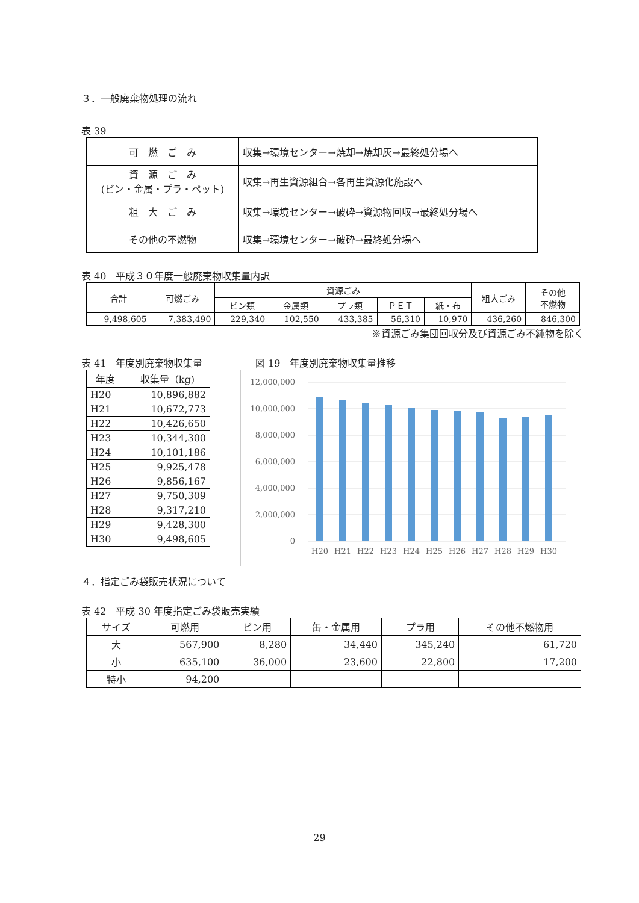３．一般廃棄物処理の流れ
表 39
| 可 燃 ご み | 収集→環境センター→焼却→焼却灰→最終処分場へ |
| 資 源 ご み (ビン・金属・プラ・ペット) | 収集→再生資源組合→各再生資源化施設へ |
| 粗 大 ご み | 収集→環境センター→破砕→資源物回収→最終処分場へ |
| その他の不燃物 | 収集→環境センター→破砕→最終処分場へ |
表 40　平成３０年度一般廃棄物収集量内訳
| 合計 | 可燃ごみ | 資源ごみ | | | | | 粗大ごみ | その他 不燃物 |
| --- | --- | --- | --- | --- | --- | --- | --- | --- |
| | | ビン類 | 金属類 | プラ類 | ＰＥＴ | 紙・布 | | |
| 9,498,605 | 7,383,490 | 229,340 | 102,550 | 433,385 | 56,310 | 10,970 | 436,260 | 846,300 |
※資源ごみ集団回収分及び資源ごみ不純物を除く
表 41　年度別廃棄物収集量
| 年度 | 収集量（kg) |
| --- | --- |
| H20 | 10,896,882 |
| H21 | 10,672,773 |
| H22 | 10,426,650 |
| H23 | 10,344,300 |
| H24 | 10,101,186 |
| H25 | 9,925,478 |
| H26 | 9,856,167 |
| H27 | 9,750,309 |
| H28 | 9,317,210 |
| H29 | 9,428,300 |
| H30 | 9,498,605 |
図 19　年度別廃棄物収集量推移
12,000,000
10,000,000
8,000,000
6,000,000
4,000,000
2,000,000
0
H20
H21
H22
H23
H24
H25
H26
H27
H28
H29
H30
４．指定ごみ袋販売状況について
表 42　平成 30 年度指定ごみ袋販売実績
| サイズ | 可燃用 | ビン用 | 缶・金属用 | プラ用 | その他不燃物用 |
| --- | --- | --- | --- | --- | --- |
| 大 | 567,900 | 8,280 | 34,440 | 345,240 | 61,720 |
| 小 | 635,100 | 36,000 | 23,600 | 22,800 | 17,200 |
| 特小 | 94,200 | | | | |
29